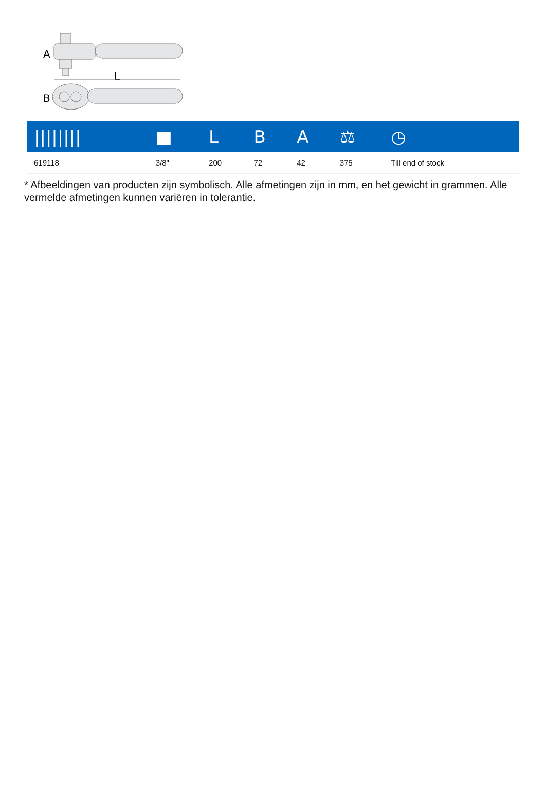A
L
B
| //////// | ■ | L | B | A | ⚖ | ◷ |
| --- | --- | --- | --- | --- | --- | --- |
| 619118 | 3/8" | 200 | 72 | 42 | 375 | Till end of stock |
* Afbeeldingen van producten zijn symbolisch. Alle afmetingen zijn in mm, en het gewicht in grammen. Alle vermelde afmetingen kunnen variëren in tolerantie.